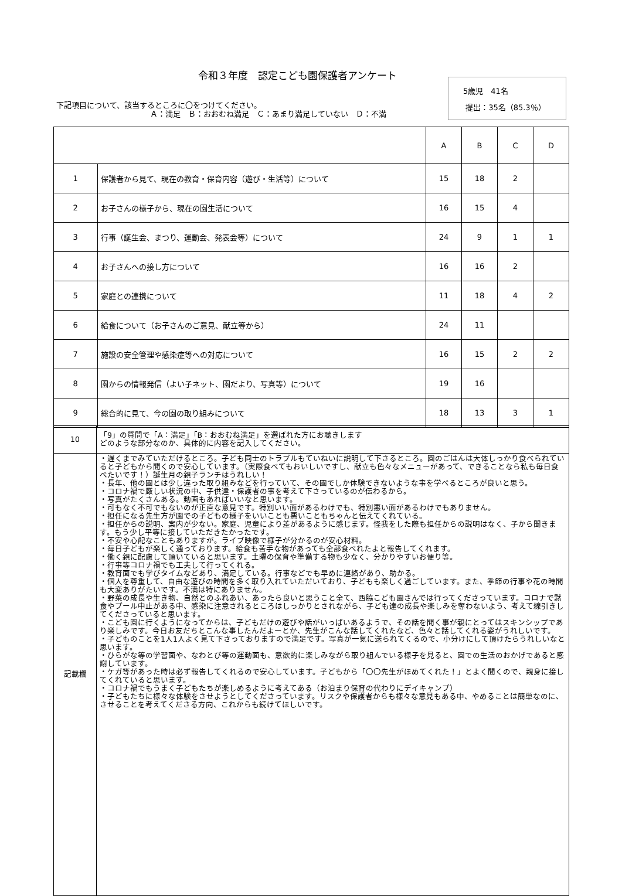令和３年度　認定こども園保護者アンケート
5歳児　41名
提出：35名（85.3％）
下記項目について、該当するところに〇をつけてください。
Ａ：満足　Ｂ：おおむね満足　Ｃ：あまり満足していない　Ｄ：不満
| | | A | B | C | D |
| 1 | 保護者から見て、現在の教育・保育内容（遊び・生活等）について | 15 | 18 | 2 | |
| 2 | お子さんの様子から、現在の園生活について | 16 | 15 | 4 | |
| 3 | 行事（誕生会、まつり、運動会、発表会等）について | 24 | 9 | 1 | 1 |
| 4 | お子さんへの接し方について | 16 | 16 | 2 | |
| 5 | 家庭との連携について | 11 | 18 | 4 | 2 |
| 6 | 給食について（お子さんのご意見、献立等から） | 24 | 11 | | |
| 7 | 施設の安全管理や感染症等への対応について | 16 | 15 | 2 | 2 |
| 8 | 園からの情報発信（よい子ネット、園だより、写真等）について | 19 | 16 | | |
| 9 | 総合的に見て、今の園の取り組みについて | 18 | 13 | 3 | 1 |
| 10 | 「9」の質問で「A：満足」「B：おおむね満足」を選ばれた方にお聴きします どのような部分なのか、具体的に内容を記入してください。 |
| 記載欄 | ・遅くまでみていただけるところ。子ども同士のトラブルもていねいに説明して下さるところ。園のごはんは大体しっかり食べられていると子どもから聞くので安心しています。（実際食べてもおいしいですし、献立も色々なメニューがあって、できることなら私も毎日食べたいです！）誕生月の親子ランチはうれしい！ ・長年、他の園とは少し違った取り組みなどを行っていて、その園でしか体験できないような事を学べるところが良いと思う。 ・コロナ禍で厳しい状況の中、子供達・保護者の事を考えて下さっているのが伝わるから。 ・写真がたくさんある。動画もあればいいなと思います。 ・可もなく不可でもないのが正直な意見です。特別いい面があるわけでも、特別悪い面があるわけでもありません。 ・担任になる先生方が園での子どもの様子をいいことも悪いこともちゃんと伝えてくれている。 ・担任からの説明、案内が少ない。家庭、児童により差があるように感じます。怪我をした際も担任からの説明はなく、子から聞きます。もう少し平等に接していただきたかったです。 ・不安や心配なこともありますが。ライブ映像で様子が分かるのが安心材料。 ・毎日子どもが楽しく通っております。給食も苦手な物があっても全部食べれたよと報告してくれます。 ・働く親に配慮して頂いていると思います。土曜の保育や準備する物も少なく、分かりやすいお便り等。 ・行事等コロナ禍でも工夫して行ってくれる。 ・教育面でも学びタイムなどあり、満足している。行事などでも早めに連絡があり、助かる。 ・個人を尊重して、自由な遊びの時間を多く取り入れていただいており、子どもも楽しく過ごしています。また、季節の行事や花の時間も大変ありがたいです。不満は特にありません。 ・野菜の成長や生き物、自然とのふれあい、あったら良いと思うこと全て、西脇こども園さんでは行ってくださっています。コロナで黙食やプール中止がある中、感染に注意されるところはしっかりとされながら、子ども達の成長や楽しみを奪わないよう、考えて線引きしてくださっていると思います。 ・こども園に行くようになってからは、子どもだけの遊びや話がいっぱいあるようで、その話を聞く事が親にとってはスキンシップであり楽しみです。今日お友だちとこんな事したんだよーとか、先生がこんな話してくれたなど、色々と話してくれる姿がうれしいです。 ・子どものことを1人1人よく見て下さっておりますので満足です。写真が一気に送られてくるので、小分けにして頂けたらうれしいなと思います。 ・ひらがな等の学習面や、なわとび等の運動面も、意欲的に楽しみながら取り組んでいる様子を見ると、園での生活のおかげであると感謝しています。 ・ケガ等があった時は必ず報告してくれるので安心しています。子どもから「〇〇先生がほめてくれた！」とよく聞くので、親身に接してくれていると思います。 ・コロナ禍でもうまく子どもたちが楽しめるように考えてある（お泊まり保育の代わりにデイキャンプ） ・子どもたちに様々な体験をさせようとしてくださっています。リスクや保護者からも様々な意見もある中、やめることは簡単なのに、させることを考えてくださる方向、これからも続けてほしいです。 |